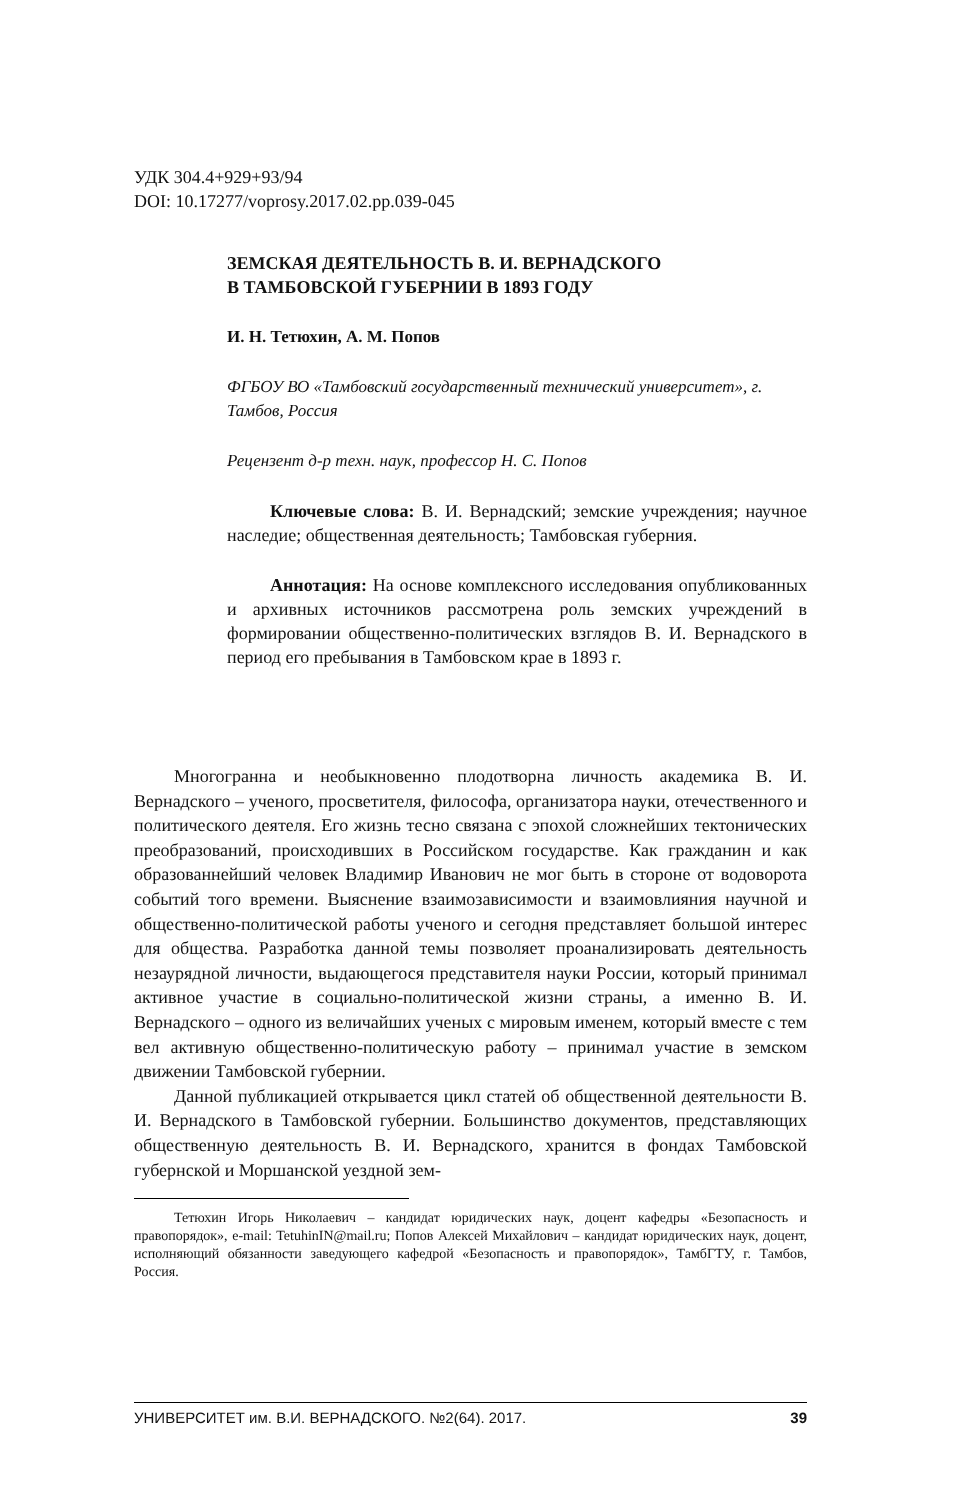УДК 304.4+929+93/94
DOI: 10.17277/voprosy.2017.02.pp.039-045
ЗЕМСКАЯ ДЕЯТЕЛЬНОСТЬ В. И. ВЕРНАДСКОГО
В ТАМБОВСКОЙ ГУБЕРНИИ В 1893 ГОДУ
И. Н. Тетюхин, А. М. Попов
ФГБОУ ВО «Тамбовский государственный технический университет», г. Тамбов, Россия
Рецензент д-р техн. наук, профессор Н. С. Попов
Ключевые слова: В. И. Вернадский; земские учреждения; научное наследие; общественная деятельность; Тамбовская губерния.
Аннотация: На основе комплексного исследования опубликованных и архивных источников рассмотрена роль земских учреждений в формировании общественно-политических взглядов В. И. Вернадского в период его пребывания в Тамбовском крае в 1893 г.
Многогранна и необыкновенно плодотворна личность академика В. И. Вернадского – ученого, просветителя, философа, организатора науки, отечественного и политического деятеля. Его жизнь тесно связана с эпохой сложнейших тектонических преобразований, происходивших в Российском государстве. Как гражданин и как образованнейший человек Владимир Иванович не мог быть в стороне от водоворота событий того времени. Выяснение взаимозависимости и взаимовлияния научной и общественно-политической работы ученого и сегодня представляет большой интерес для общества. Разработка данной темы позволяет проанализировать деятельность незаурядной личности, выдающегося представителя науки России, который принимал активное участие в социально-политической жизни страны, а именно В. И. Вернадского – одного из величайших ученых с мировым именем, который вместе с тем вел активную общественно-политическую работу – принимал участие в земском движении Тамбовской губернии.
Данной публикацией открывается цикл статей об общественной деятельности В. И. Вернадского в Тамбовской губернии. Большинство документов, представляющих общественную деятельность В. И. Вернадского, хранится в фондах Тамбовской губернской и Моршанской уездной зем-
Тетюхин Игорь Николаевич – кандидат юридических наук, доцент кафедры «Безопасность и правопорядок», e-mail: TetuhinIN@mail.ru; Попов Алексей Михайлович – кандидат юридических наук, доцент, исполняющий обязанности заведующего кафедрой «Безопасность и правопорядок», ТамбГТУ, г. Тамбов, Россия.
УНИВЕРСИТЕТ им. В.И. ВЕРНАДСКОГО. №2(64). 2017. 39